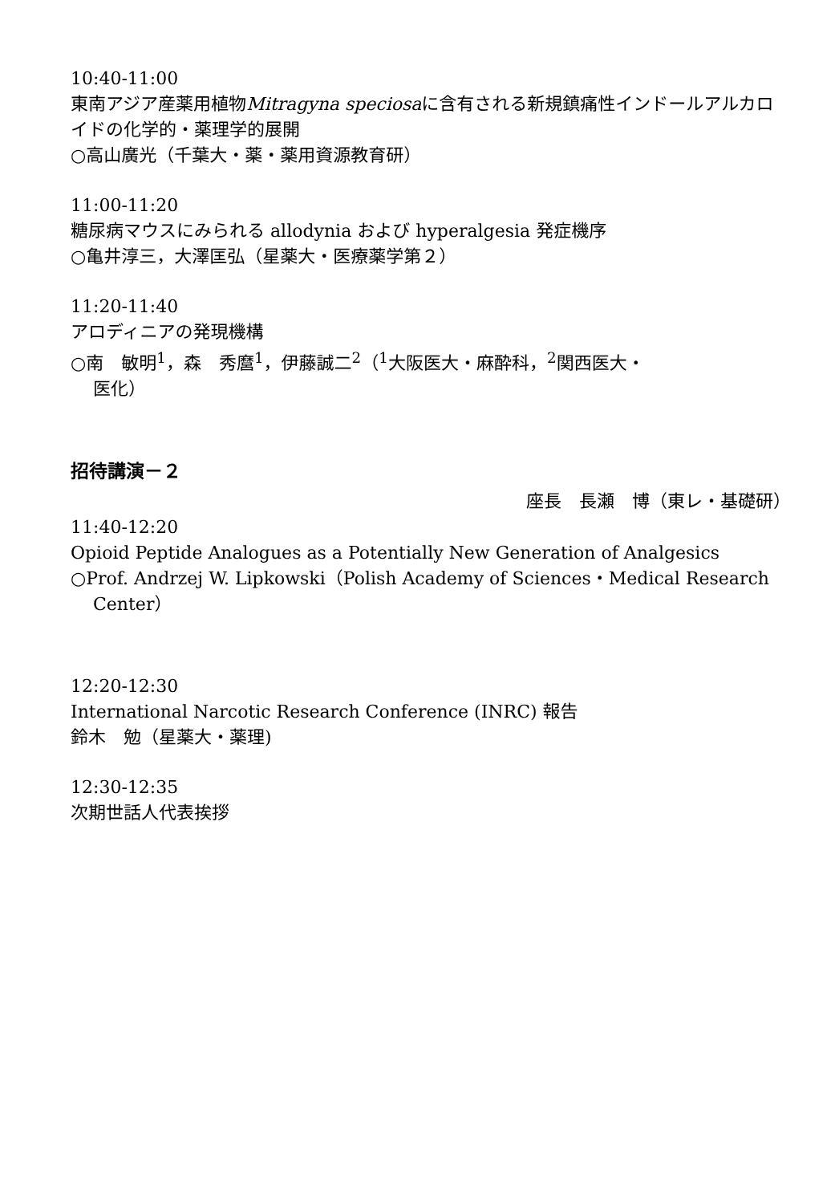10:40-11:00
東南アジア産薬用植物Mitragyna speciosaに含有される新規鎮痛性インドールアルカロイドの化学的・薬理学的展開
○高山廣光（千葉大・薬・薬用資源教育研）
11:00-11:20
糖尿病マウスにみられる allodynia および hyperalgesia 発症機序
○亀井淳三，大澤匡弘（星薬大・医療薬学第２）
11:20-11:40
アロディニアの発現機構
○南　敏明<sup>1</sup>，森　秀麿<sup>1</sup>，伊藤誠二<sup>2</sup>（<sup>1</sup>大阪医大・麻酔科，<sup>2</sup>関西医大・
医化）
招待講演－２
座長　長瀬　博（東レ・基礎研）
11:40-12:20
Opioid Peptide Analogues as a Potentially New Generation of Analgesics
○Prof. Andrzej W. Lipkowski（Polish Academy of Sciences・Medical Research
Center）
12:20-12:30
International Narcotic Research Conference (INRC) 報告
鈴木　勉（星薬大・薬理)
12:30-12:35
次期世話人代表挨拶